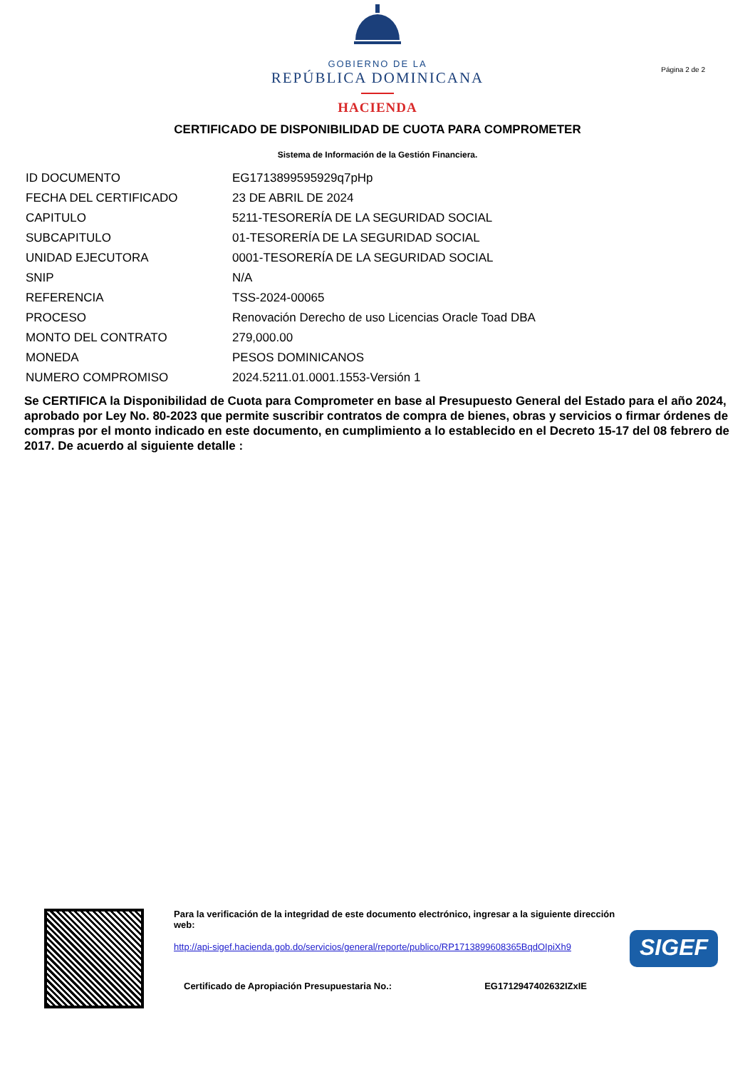GOBIERNO DE LA
REPÚBLICA DOMINICANA
HACIENDA
Página 2 de 2
CERTIFICADO DE DISPONIBILIDAD DE CUOTA PARA COMPROMETER
Sistema de Información de la Gestión Financiera.
| ID DOCUMENTO | EG1713899595929q7pHp |
| FECHA DEL CERTIFICADO | 23 DE ABRIL DE 2024 |
| CAPITULO | 5211-TESORERÍA DE LA SEGURIDAD SOCIAL |
| SUBCAPITULO | 01-TESORERÍA DE LA SEGURIDAD SOCIAL |
| UNIDAD EJECUTORA | 0001-TESORERÍA DE LA SEGURIDAD SOCIAL |
| SNIP | N/A |
| REFERENCIA | TSS-2024-00065 |
| PROCESO | Renovación Derecho de uso Licencias Oracle Toad DBA |
| MONTO DEL CONTRATO | 279,000.00 |
| MONEDA | PESOS DOMINICANOS |
| NUMERO COMPROMISO | 2024.5211.01.0001.1553-Versión 1 |
Se CERTIFICA la Disponibilidad de Cuota para Comprometer en base al Presupuesto General del Estado para el año 2024, aprobado por Ley No. 80-2023 que permite suscribir contratos de compra de bienes, obras y servicios o firmar órdenes de compras por el monto indicado en este documento, en cumplimiento a lo establecido en el Decreto 15-17 del 08 febrero de 2017. De acuerdo al siguiente detalle :
Para la verificación de la integridad de este documento electrónico, ingresar a la siguiente dirección web:
http://api-sigef.hacienda.gob.do/servicios/general/reporte/publico/RP1713899608365BqdOIpiXh9
Certificado de Apropiación Presupuestaria No.: EG1712947402632IZxIE
SIGEF